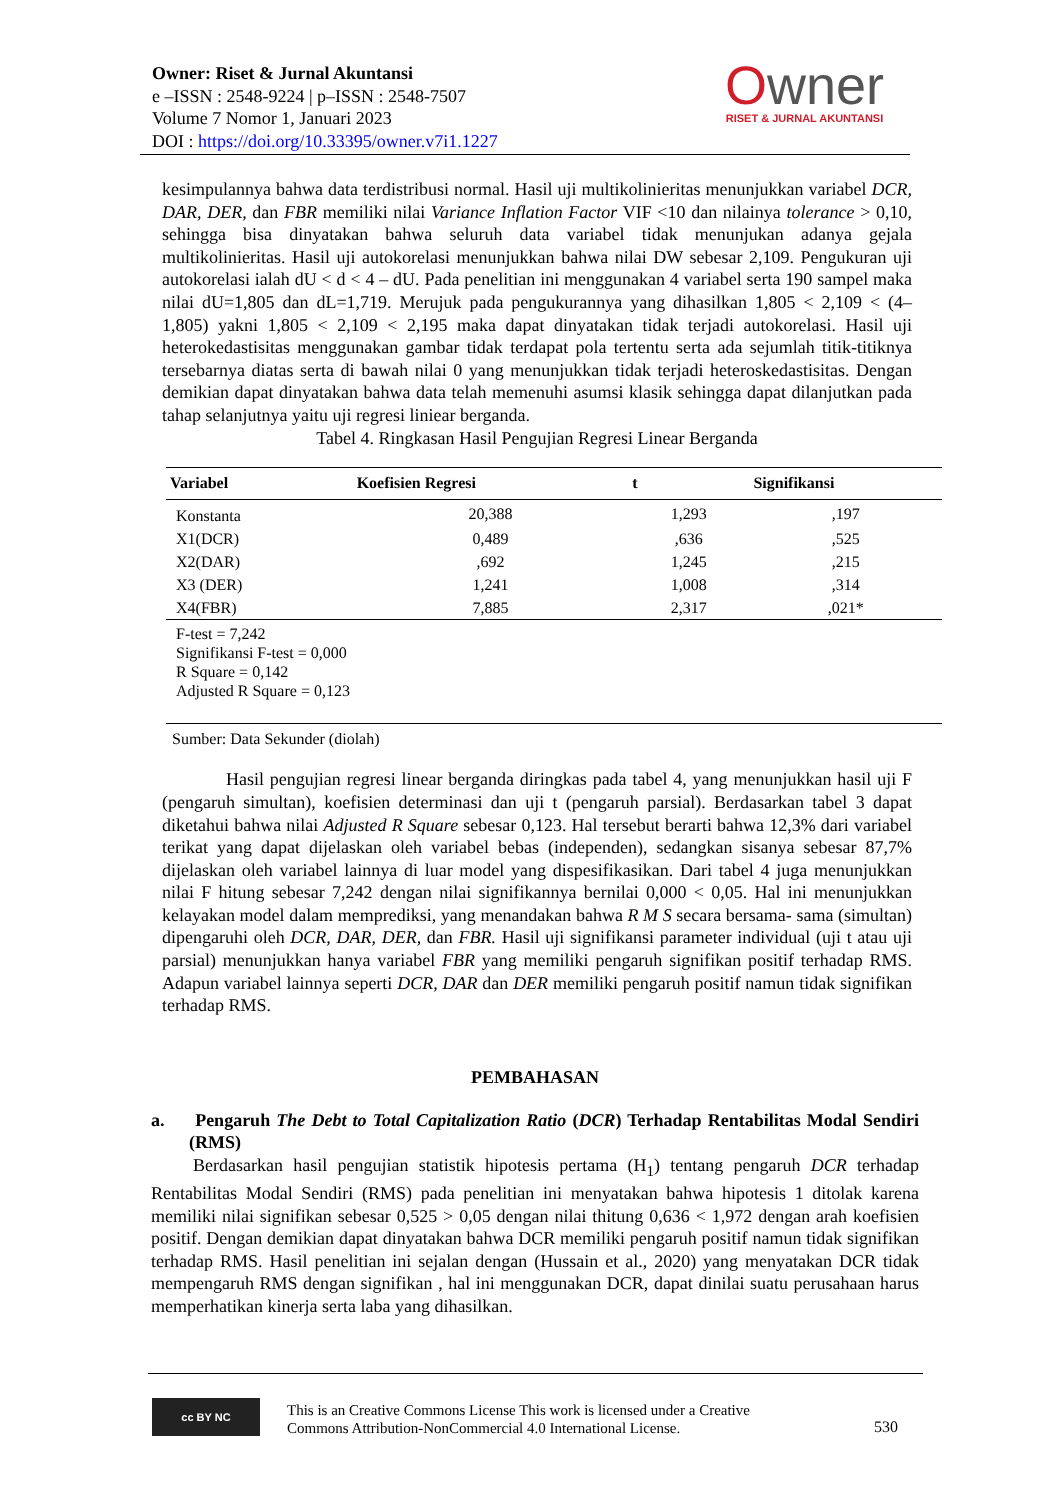Owner: Riset & Jurnal Akuntansi
e –ISSN : 2548-9224 | p–ISSN : 2548-7507
Volume 7 Nomor 1, Januari 2023
DOI : https://doi.org/10.33395/owner.v7i1.1227
Owner
RISET & JURNAL AKUNTANSI
kesimpulannya bahwa data terdistribusi normal. Hasil uji multikolinieritas menunjukkan variabel DCR, DAR, DER, dan FBR memiliki nilai Variance Inflation Factor VIF <10 dan nilainya tolerance > 0,10, sehingga bisa dinyatakan bahwa seluruh data variabel tidak menunjukan adanya gejala multikolinieritas. Hasil uji autokorelasi menunjukkan bahwa nilai DW sebesar 2,109. Pengukuran uji autokorelasi ialah dU < d < 4 – dU. Pada penelitian ini menggunakan 4 variabel serta 190 sampel maka nilai dU=1,805 dan dL=1,719. Merujuk pada pengukurannya yang dihasilkan 1,805 < 2,109 < (4– 1,805) yakni 1,805 < 2,109 < 2,195 maka dapat dinyatakan tidak terjadi autokorelasi. Hasil uji heterokedastisitas menggunakan gambar tidak terdapat pola tertentu serta ada sejumlah titik-titiknya tersebarnya diatas serta di bawah nilai 0 yang menunjukkan tidak terjadi heteroskedastisitas. Dengan demikian dapat dinyatakan bahwa data telah memenuhi asumsi klasik sehingga dapat dilanjutkan pada tahap selanjutnya yaitu uji regresi liniear berganda.
Tabel 4. Ringkasan Hasil Pengujian Regresi Linear Berganda
| Variabel | Koefisien Regresi | t | Signifikansi |
| --- | --- | --- | --- |
| Konstanta | 20,388 | 1,293 | ,197 |
| X1(DCR) | 0,489 | ,636 | ,525 |
| X2(DAR) | ,692 | 1,245 | ,215 |
| X3 (DER) | 1,241 | 1,008 | ,314 |
| X4(FBR) | 7,885 | 2,317 | ,021* |
| F-test = 7,242 Signifikansi F-test = 0,000 R Square = 0,142 Adjusted R Square = 0,123 | | | |
Sumber: Data Sekunder (diolah)
Hasil pengujian regresi linear berganda diringkas pada tabel 4, yang menunjukkan hasil uji F (pengaruh simultan), koefisien determinasi dan uji t (pengaruh parsial). Berdasarkan tabel 3 dapat diketahui bahwa nilai Adjusted R Square sebesar 0,123. Hal tersebut berarti bahwa 12,3% dari variabel terikat yang dapat dijelaskan oleh variabel bebas (independen), sedangkan sisanya sebesar 87,7% dijelaskan oleh variabel lainnya di luar model yang dispesifikasikan. Dari tabel 4 juga menunjukkan nilai F hitung sebesar 7,242 dengan nilai signifikannya bernilai 0,000 < 0,05. Hal ini menunjukkan kelayakan model dalam memprediksi, yang menandakan bahwa R M S secara bersama- sama (simultan) dipengaruhi oleh DCR, DAR, DER, dan FBR. Hasil uji signifikansi parameter individual (uji t atau uji parsial) menunjukkan hanya variabel FBR yang memiliki pengaruh signifikan positif terhadap RMS. Adapun variabel lainnya seperti DCR, DAR dan DER memiliki pengaruh positif namun tidak signifikan terhadap RMS.
PEMBAHASAN
a. Pengaruh The Debt to Total Capitalization Ratio (DCR) Terhadap Rentabilitas Modal Sendiri (RMS)
Berdasarkan hasil pengujian statistik hipotesis pertama (H<sub>1</sub>) tentang pengaruh DCR terhadap Rentabilitas Modal Sendiri (RMS) pada penelitian ini menyatakan bahwa hipotesis 1 ditolak karena memiliki nilai signifikan sebesar 0,525 > 0,05 dengan nilai thitung 0,636 < 1,972 dengan arah koefisien positif. Dengan demikian dapat dinyatakan bahwa DCR memiliki pengaruh positif namun tidak signifikan terhadap RMS. Hasil penelitian ini sejalan dengan (Hussain et al., 2020) yang menyatakan DCR tidak mempengaruh RMS dengan signifikan , hal ini menggunakan DCR, dapat dinilai suatu perusahaan harus memperhatikan kinerja serta laba yang dihasilkan.
cc BY NC
This is an Creative Commons License This work is licensed under a Creative
Commons Attribution-NonCommercial 4.0 International License.
530